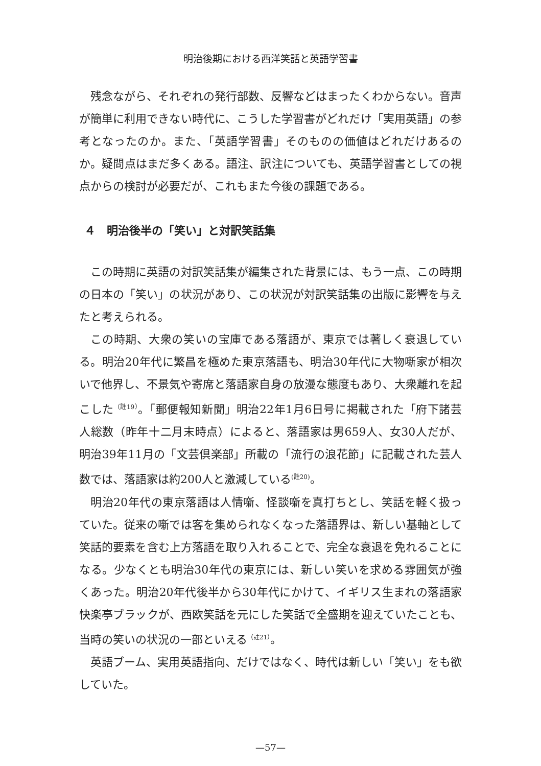明治後期における西洋笑話と英語学習書
残念ながら、それぞれの発行部数、反響などはまったくわからない。音声が簡単に利用できない時代に、こうした学習書がどれだけ「実用英語」の参考となったのか。また、「英語学習書」そのものの価値はどれだけあるのか。疑問点はまだ多くある。語注、訳注についても、英語学習書としての視点からの検討が必要だが、これもまた今後の課題である。
４　明治後半の「笑い」と対訳笑話集
この時期に英語の対訳笑話集が編集された背景には、もう一点、この時期の日本の「笑い」の状況があり、この状況が対訳笑話集の出版に影響を与えたと考えられる。
この時期、大衆の笑いの宝庫である落語が、東京では著しく衰退している。明治20年代に繁昌を極めた東京落語も、明治30年代に大物噺家が相次いで他界し、不景気や寄席と落語家自身の放漫な態度もあり、大衆離れを起こした<sup>（註19）</sup>。「郵便報知新聞」明治22年1月6日号に掲載された「府下諸芸人総数（昨年十二月末時点）によると、落語家は男659人、女30人だが、明治39年11月の「文芸倶楽部」所載の「流行の浪花節」に記載された芸人数では、落語家は約200人と激減している<sup>(註20)</sup>。
明治20年代の東京落語は人情噺、怪談噺を真打ちとし、笑話を軽く扱っていた。従来の噺では客を集められなくなった落語界は、新しい基軸として笑話的要素を含む上方落語を取り入れることで、完全な衰退を免れることになる。少なくとも明治30年代の東京には、新しい笑いを求める雰囲気が強くあった。明治20年代後半から30年代にかけて、イギリス生まれの落語家快楽亭ブラックが、西欧笑話を元にした笑話で全盛期を迎えていたことも、当時の笑いの状況の一部といえる<sup>（註21）</sup>。
英語ブーム、実用英語指向、だけではなく、時代は新しい「笑い」をも欲していた。
—57—